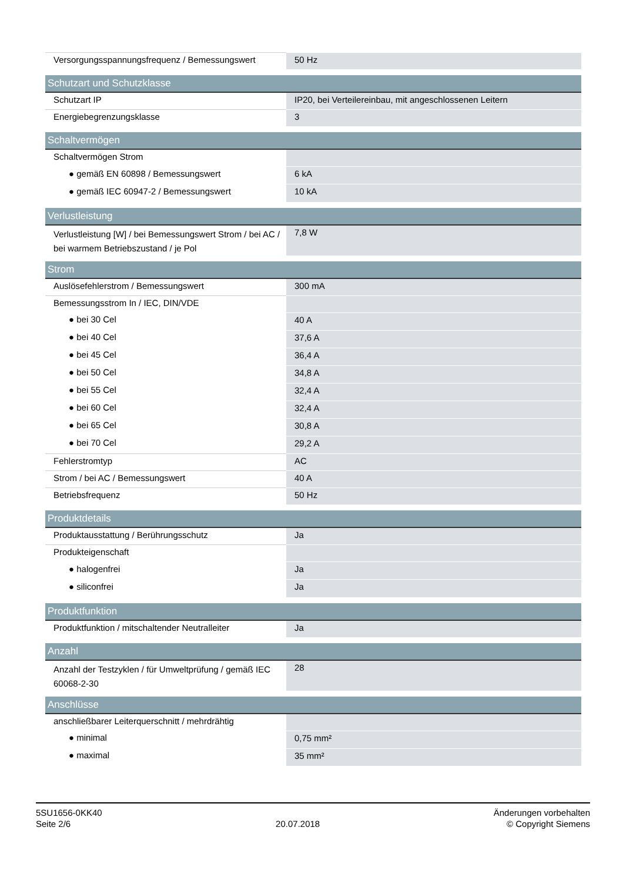| Versorgungsspannungsfrequenz / Bemessungswert | 50 Hz |
| Schutzart und Schutzklasse | |
| Schutzart IP | IP20, bei Verteilereinbau, mit angeschlossenen Leitern |
| Energiebegrenzungsklasse | 3 |
| Schaltvermögen | |
| Schaltvermögen Strom | |
| ● gemäß EN 60898 / Bemessungswert | 6 kA |
| ● gemäß IEC 60947-2 / Bemessungswert | 10 kA |
| Verlustleistung | |
| Verlustleistung [W] / bei Bemessungswert Strom / bei AC / bei warmem Betriebszustand / je Pol | 7,8 W |
| Strom | |
| Auslösefehlerstrom / Bemessungswert | 300 mA |
| Bemessungsstrom In / IEC, DIN/VDE | |
| ● bei 30 Cel | 40 A |
| ● bei 40 Cel | 37,6 A |
| ● bei 45 Cel | 36,4 A |
| ● bei 50 Cel | 34,8 A |
| ● bei 55 Cel | 32,4 A |
| ● bei 60 Cel | 32,4 A |
| ● bei 65 Cel | 30,8 A |
| ● bei 70 Cel | 29,2 A |
| Fehlerstromtyp | AC |
| Strom / bei AC / Bemessungswert | 40 A |
| Betriebsfrequenz | 50 Hz |
| Produktdetails | |
| Produktausstattung / Berührungsschutz | Ja |
| Produkteigenschaft | |
| ● halogenfrei | Ja |
| ● siliconfrei | Ja |
| Produktfunktion | |
| Produktfunktion / mitschaltender Neutralleiter | Ja |
| Anzahl | |
| Anzahl der Testzyklen / für Umweltprüfung / gemäß IEC 60068-2-30 | 28 |
| Anschlüsse | |
| anschließbarer Leiterquerschnitt / mehrdrähtig | |
| ● minimal | 0,75 mm² |
| ● maximal | 35 mm² |
5SU1656-0KK40
Seite 2/6
20.07.2018
Änderungen vorbehalten
© Copyright Siemens